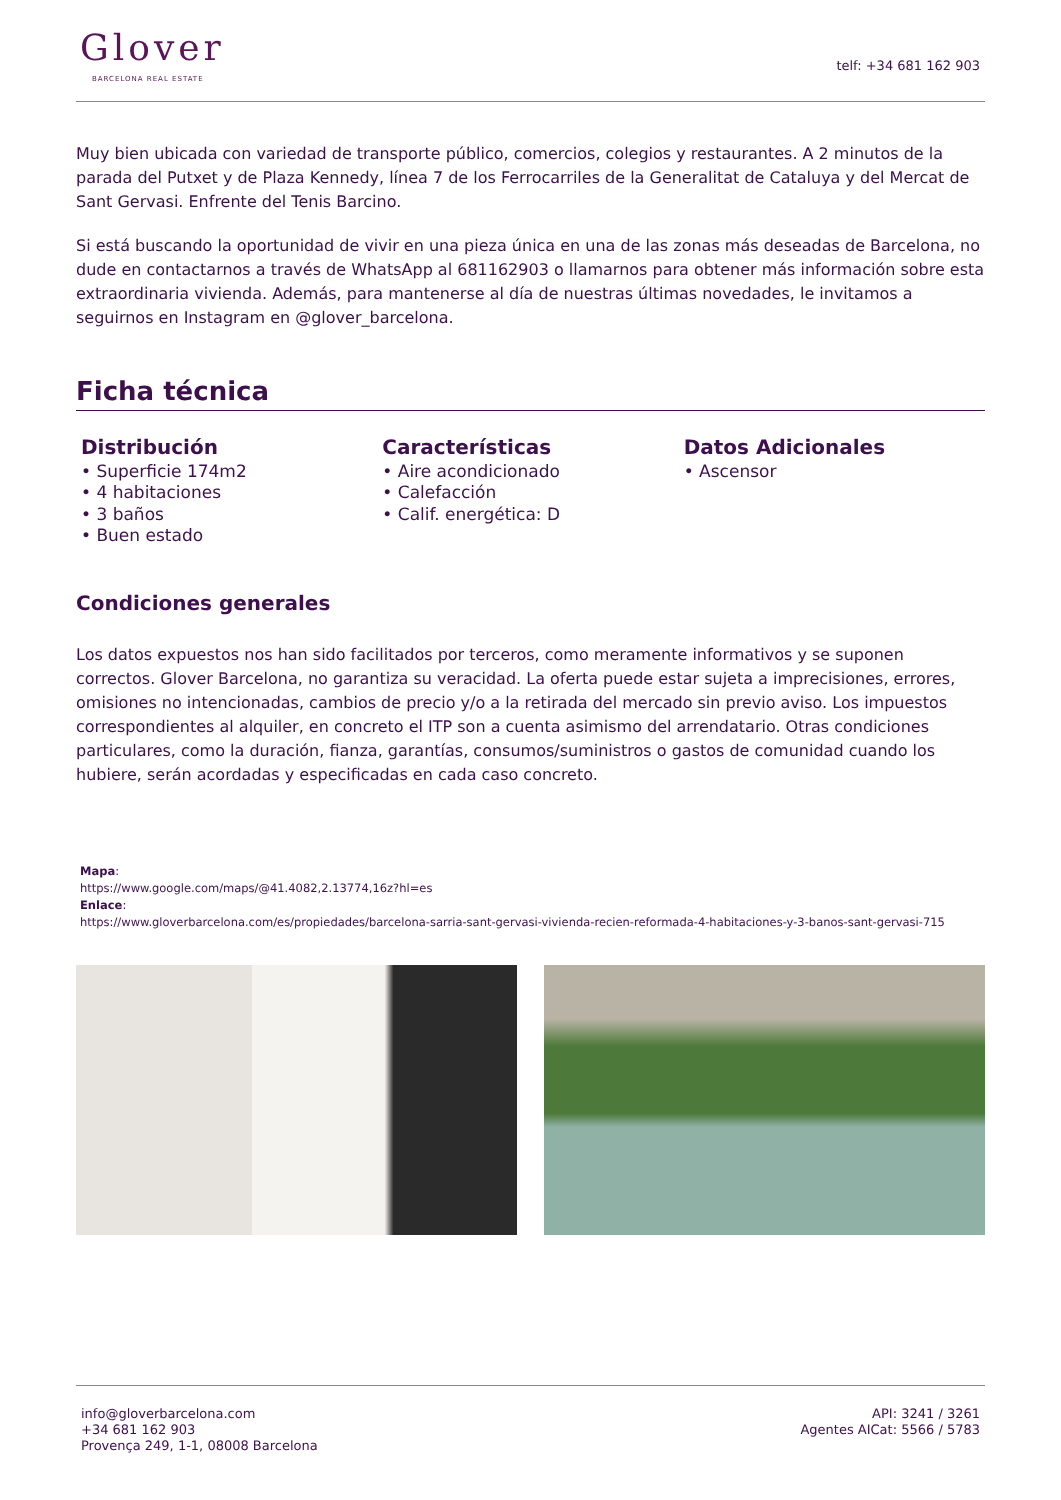Glover
BARCELONA REAL ESTATE
telf: +34 681 162 903
Muy bien ubicada con variedad de transporte público, comercios, colegios y restaurantes. A 2 minutos de la parada del Putxet y de Plaza Kennedy, línea 7 de los Ferrocarriles de la Generalitat de Cataluya y del Mercat de Sant Gervasi. Enfrente del Tenis Barcino.
Si está buscando la oportunidad de vivir en una pieza única en una de las zonas más deseadas de Barcelona, no dude en contactarnos a través de WhatsApp al 681162903 o llamarnos para obtener más información sobre esta extraordinaria vivienda. Además, para mantenerse al día de nuestras últimas novedades, le invitamos a seguirnos en Instagram en @glover_barcelona.
Ficha técnica
Distribución
• Superficie 174m2
• 4 habitaciones
• 3 baños
• Buen estado
Características
• Aire acondicionado
• Calefacción
• Calif. energética: D
Datos Adicionales
• Ascensor
Condiciones generales
Los datos expuestos nos han sido facilitados por terceros, como meramente informativos y se suponen correctos. Glover Barcelona, no garantiza su veracidad. La oferta puede estar sujeta a imprecisiones, errores, omisiones no intencionadas, cambios de precio y/o a la retirada del mercado sin previo aviso. Los impuestos correspondientes al alquiler, en concreto el ITP son a cuenta asimismo del arrendatario. Otras condiciones particulares, como la duración, fianza, garantías, consumos/suministros o gastos de comunidad cuando los hubiere, serán acordadas y especificadas en cada caso concreto.
Mapa:
https://www.google.com/maps/@41.4082,2.13774,16z?hl=es
Enlace:
https://www.gloverbarcelona.com/es/propiedades/barcelona-sarria-sant-gervasi-vivienda-recien-reformada-4-habitaciones-y-3-banos-sant-gervasi-715
info@gloverbarcelona.com
+34 681 162 903
Provença 249, 1-1, 08008 Barcelona
API: 3241 / 3261
Agentes AICat: 5566 / 5783